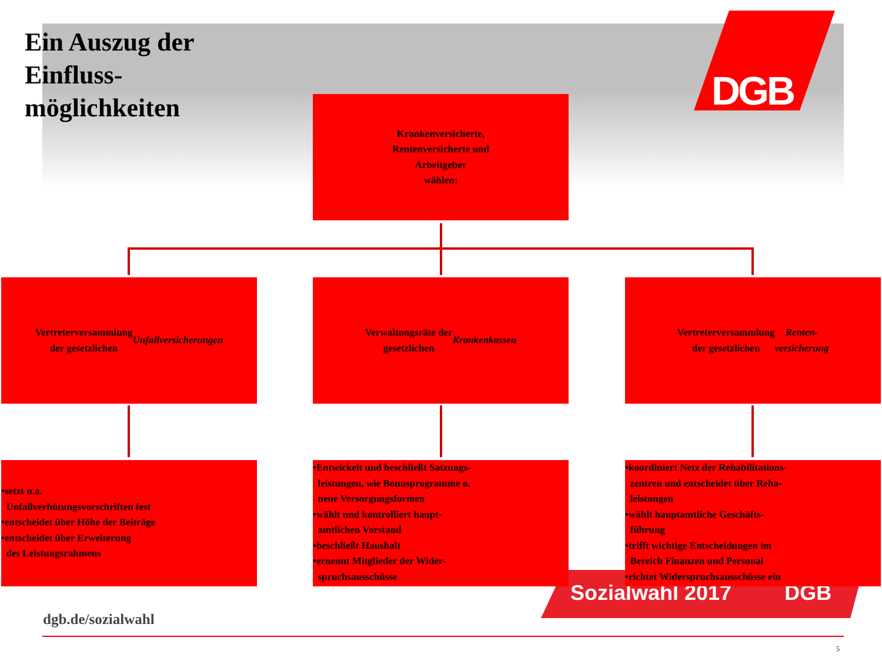DGB
Ein Auszug der Einfluss-möglichkeiten
Krankenversicherte,
Rentenversicherte und
Arbeitgeber
wählen:
Vertreterversammlung
der gesetzlichen
Unfallversicherungen
Verwaltungsräte der
gesetzlichen
Krankenkassen
Vertreterversammlung
der gesetzlichen Renten-
versicherung
Sozialwahl 2017 DGB
•setzt u.a.
Unfallverhütungsvorschriften fest
•entscheidet über Höhe der Beiträge
•entscheidet über Erweiterung
des Leistungsrahmens
•Entwickelt und beschließt Satzungs-
leistungen, wie Bonusprogramme o.
neue Versorgungsformen
•wählt und kontrolliert haupt-
amtlichen Vorstand
•beschließt Haushalt
•ernennt Mitglieder der Wider-
spruchsausschüsse
•koordiniert Netz der Rehabilitations-
zentren und entscheidet über Reha-
leistungen
•wählt hauptamtliche Geschäfts-
führung
•trifft wichtige Entscheidungen im
Bereich Finanzen und Personal
•richtet Widerspruchsausschüsse ein
dgb.de/sozialwahl
5